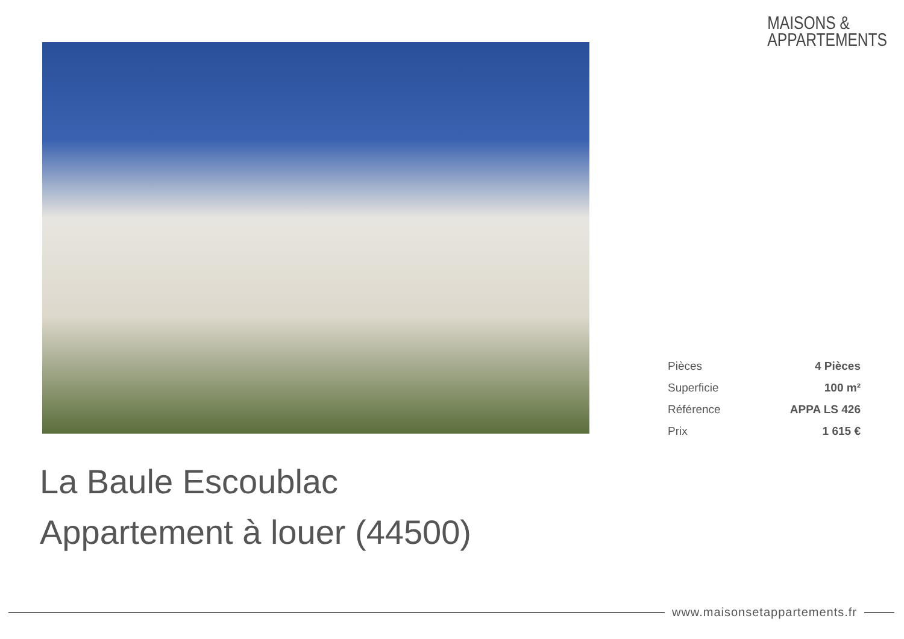MAISONS &
APPARTEMENTS
| Pièces | 4 Pièces |
| Superficie | 100 m² |
| Référence | APPA LS 426 |
| Prix | 1 615 € |
La Baule Escoublac
Appartement à louer (44500)
www.maisonsetappartements.fr